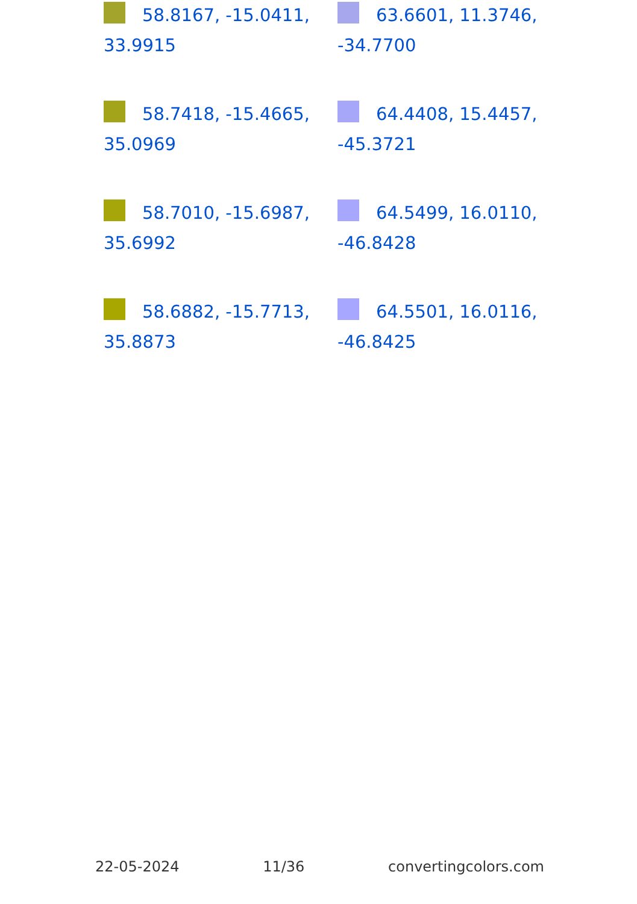58.8167, -15.0411, 33.9915
63.6601, 11.3746, -34.7700
58.7418, -15.4665, 35.0969
64.4408, 15.4457, -45.3721
58.7010, -15.6987, 35.6992
64.5499, 16.0110, -46.8428
58.6882, -15.7713, 35.8873
64.5501, 16.0116, -46.8425
22-05-2024 11/36 convertingcolors.com